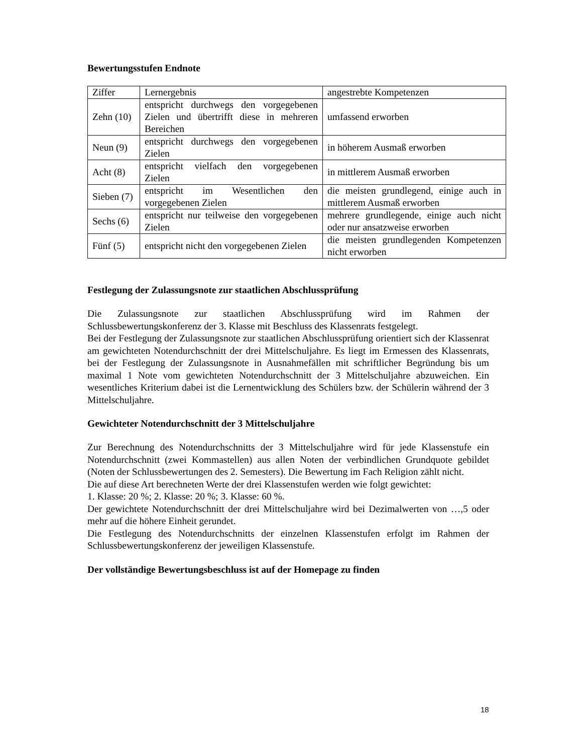Bewertungsstufen Endnote
| Ziffer | Lernergebnis | angestrebte Kompetenzen |
| Zehn (10) | entspricht durchwegs den vorgegebenen Zielen und übertrifft diese in mehreren Bereichen | umfassend erworben |
| Neun (9) | entspricht durchwegs den vorgegebenen Zielen | in höherem Ausmaß erworben |
| Acht (8) | entspricht vielfach den vorgegebenen Zielen | in mittlerem Ausmaß erworben |
| Sieben (7) | entspricht im Wesentlichen den vorgegebenen Zielen | die meisten grundlegend, einige auch in mittlerem Ausmaß erworben |
| Sechs (6) | entspricht nur teilweise den vorgegebenen Zielen | mehrere grundlegende, einige auch nicht oder nur ansatzweise erworben |
| Fünf (5) | entspricht nicht den vorgegebenen Zielen | die meisten grundlegenden Kompetenzen nicht erworben |
Festlegung der Zulassungsnote zur staatlichen Abschlussprüfung
Die Zulassungsnote zur staatlichen Abschlussprüfung wird im Rahmen der Schlussbewertungskonferenz der 3. Klasse mit Beschluss des Klassenrats festgelegt.
Bei der Festlegung der Zulassungsnote zur staatlichen Abschlussprüfung orientiert sich der Klassenrat am gewichteten Notendurchschnitt der drei Mittelschuljahre. Es liegt im Ermessen des Klassenrats, bei der Festlegung der Zulassungsnote in Ausnahmefällen mit schriftlicher Begründung bis um maximal 1 Note vom gewichteten Notendurchschnitt der 3 Mittelschuljahre abzuweichen. Ein wesentliches Kriterium dabei ist die Lernentwicklung des Schülers bzw. der Schülerin während der 3 Mittelschuljahre.
Gewichteter Notendurchschnitt der 3 Mittelschuljahre
Zur Berechnung des Notendurchschnitts der 3 Mittelschuljahre wird für jede Klassenstufe ein Notendurchschnitt (zwei Kommastellen) aus allen Noten der verbindlichen Grundquote gebildet (Noten der Schlussbewertungen des 2. Semesters). Die Bewertung im Fach Religion zählt nicht.
Die auf diese Art berechneten Werte der drei Klassenstufen werden wie folgt gewichtet:
1. Klasse: 20 %; 2. Klasse: 20 %; 3. Klasse: 60 %.
Der gewichtete Notendurchschnitt der drei Mittelschuljahre wird bei Dezimalwerten von …,5 oder mehr auf die höhere Einheit gerundet.
Die Festlegung des Notendurchschnitts der einzelnen Klassenstufen erfolgt im Rahmen der Schlussbewertungskonferenz der jeweiligen Klassenstufe.
Der vollständige Bewertungsbeschluss ist auf der Homepage zu finden
18